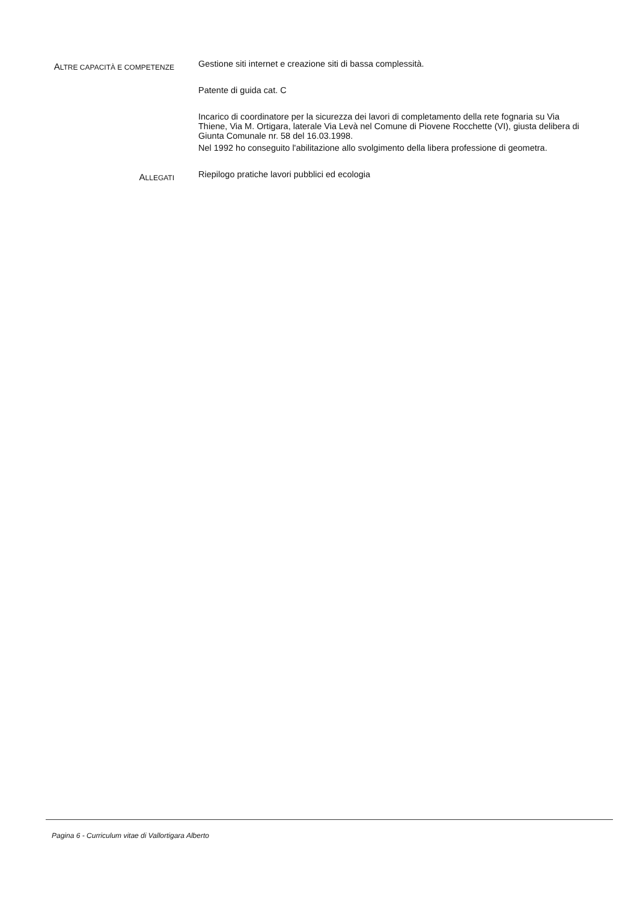ALTRE CAPACITÀ E COMPETENZE
Gestione siti internet e creazione siti di bassa complessità.
Patente di guida cat. C
Incarico di coordinatore per la sicurezza dei lavori di completamento della rete fognaria su Via Thiene, Via M. Ortigara, laterale Via Levà nel Comune di Piovene Rocchette (VI), giusta delibera di Giunta Comunale nr. 58 del 16.03.1998.
Nel 1992 ho conseguito l'abilitazione allo svolgimento della libera professione di geometra.
ALLEGATI
Riepilogo pratiche lavori pubblici ed ecologia
Pagina 6 - Curriculum vitae di Vallortigara Alberto